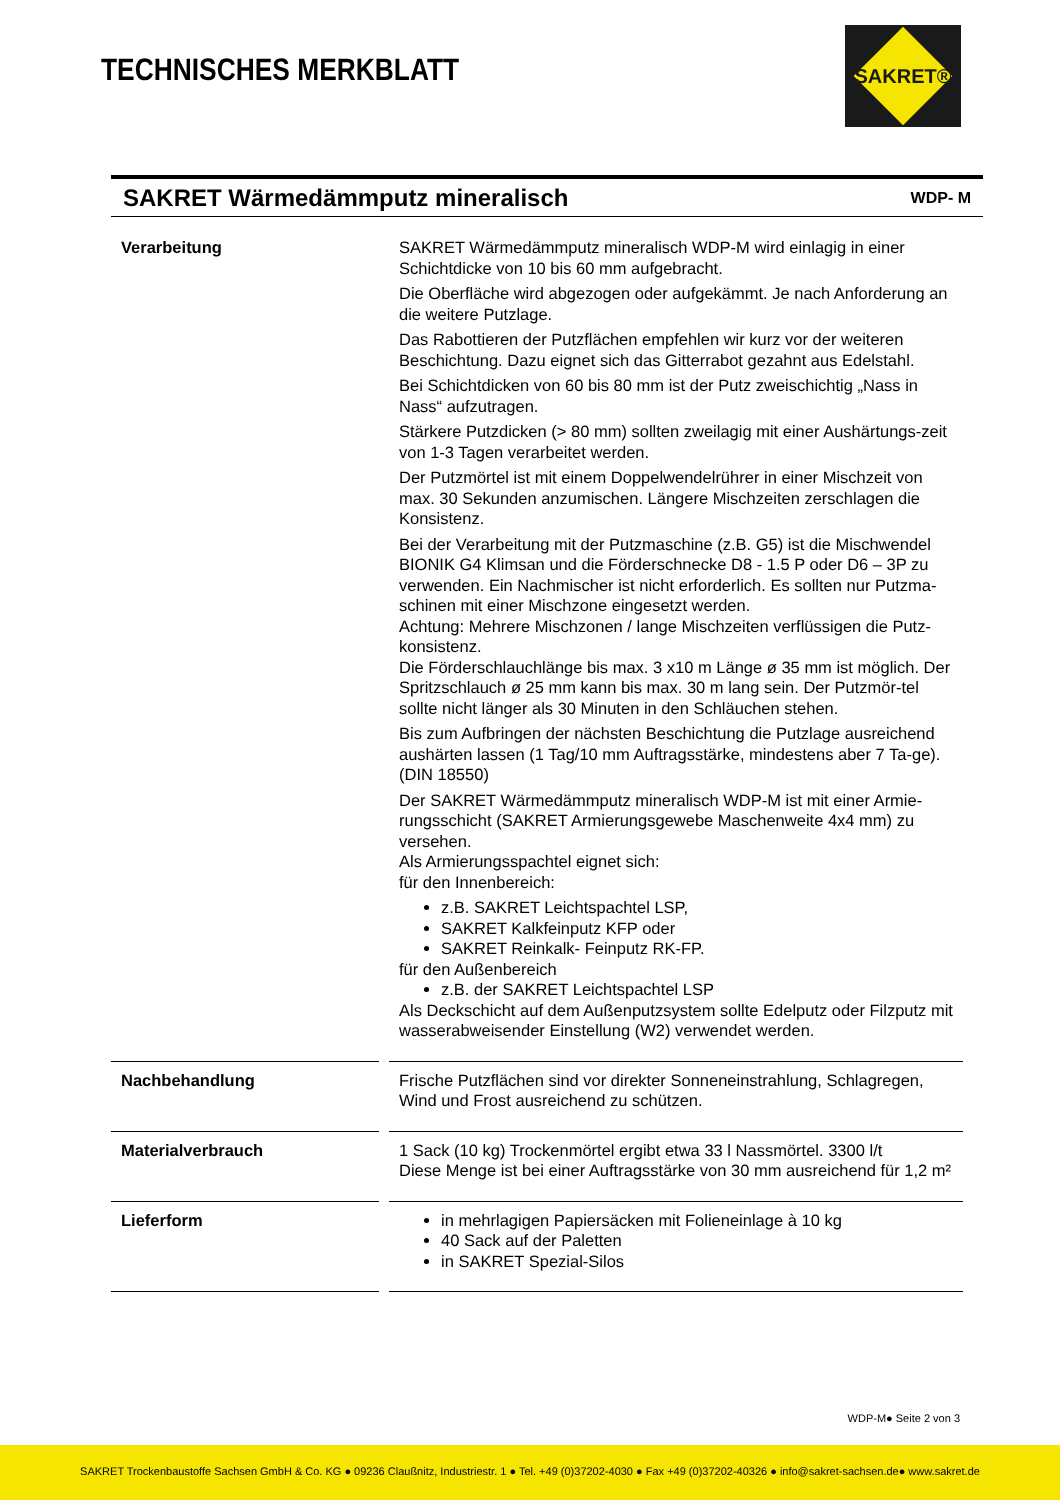TECHNISCHES MERKBLATT
SAKRET®
SAKRET Wärmedämmputz mineralisch WDP- M
| Verarbeitung | SAKRET Wärmedämmputz mineralisch WDP-M wird einlagig in einer Schichtdicke von 10 bis 60 mm aufgebracht. Die Oberfläche wird abgezogen oder aufgekämmt. Je nach Anforderung an die weitere Putzlage. Das Rabottieren der Putzflächen empfehlen wir kurz vor der weiteren Beschichtung. Dazu eignet sich das Gitterrabot gezahnt aus Edelstahl. Bei Schichtdicken von 60 bis 80 mm ist der Putz zweischichtig „Nass in Nass“ aufzutragen. Stärkere Putzdicken (> 80 mm) sollten zweilagig mit einer Aushärtungs-zeit von 1-3 Tagen verarbeitet werden. Der Putzmörtel ist mit einem Doppelwendelrührer in einer Mischzeit von max. 30 Sekunden anzumischen. Längere Mischzeiten zerschlagen die Konsistenz. Bei der Verarbeitung mit der Putzmaschine (z.B. G5) ist die Mischwendel BIONIK G4 Klimsan und die Förderschnecke D8 - 1.5 P oder D6 – 3P zu verwenden. Ein Nachmischer ist nicht erforderlich. Es sollten nur Putzma-schinen mit einer Mischzone eingesetzt werden. Achtung: Mehrere Mischzonen / lange Mischzeiten verflüssigen die Putz-konsistenz. Die Förderschlauchlänge bis max. 3 x10 m Länge ø 35 mm ist möglich. Der Spritzschlauch ø 25 mm kann bis max. 30 m lang sein. Der Putzmör-tel sollte nicht länger als 30 Minuten in den Schläuchen stehen. Bis zum Aufbringen der nächsten Beschichtung die Putzlage ausreichend aushärten lassen (1 Tag/10 mm Auftragsstärke, mindestens aber 7 Ta-ge). (DIN 18550) Der SAKRET Wärmedämmputz mineralisch WDP-M ist mit einer Armie-rungsschicht (SAKRET Armierungsgewebe Maschenweite 4x4 mm) zu versehen. Als Armierungsspachtel eignet sich: für den Innenbereich: z.B. SAKRET Leichtspachtel LSP, SAKRET Kalkfeinputz KFP oder SAKRET Reinkalk- Feinputz RK-FP. für den Außenbereich z.B. der SAKRET Leichtspachtel LSP Als Deckschicht auf dem Außenputzsystem sollte Edelputz oder Filzputz mit wasserabweisender Einstellung (W2) verwendet werden. |
| Nachbehandlung | Frische Putzflächen sind vor direkter Sonneneinstrahlung, Schlagregen, Wind und Frost ausreichend zu schützen. |
| Materialverbrauch | 1 Sack (10 kg) Trockenmörtel ergibt etwa 33 l Nassmörtel. 3300 l/t Diese Menge ist bei einer Auftragsstärke von 30 mm ausreichend für 1,2 m² |
| Lieferform | in mehrlagigen Papiersäcken mit Folieneinlage à 10 kg 40 Sack auf der Paletten in SAKRET Spezial-Silos |
WDP-M● Seite 2 von 3
SAKRET Trockenbaustoffe Sachsen GmbH & Co. KG ● 09236 Claußnitz, Industriestr. 1 ● Tel. +49 (0)37202-4030 ● Fax +49 (0)37202-40326 ● info@sakret-sachsen.de● www.sakret.de